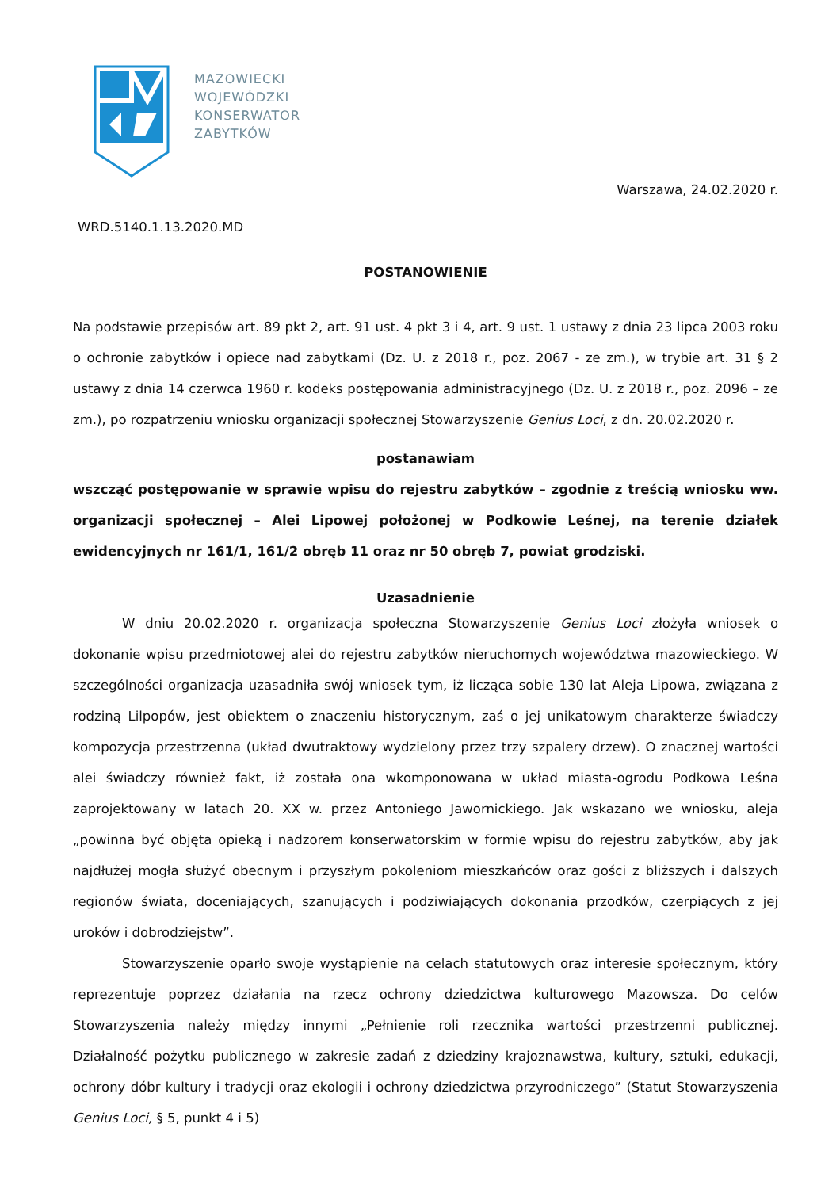MAZOWIECKI
WOJEWÓDZKI
KONSERWATOR
ZABYTKÓW
Warszawa, 24.02.2020 r.
WRD.5140.1.13.2020.MD
POSTANOWIENIE
Na podstawie przepisów art. 89 pkt 2, art. 91 ust. 4 pkt 3 i 4, art. 9 ust. 1 ustawy z dnia 23 lipca 2003 roku o ochronie zabytków i opiece nad zabytkami (Dz. U. z 2018 r., poz. 2067 - ze zm.), w trybie art. 31 § 2 ustawy z dnia 14 czerwca 1960 r. kodeks postępowania administracyjnego (Dz. U. z 2018 r., poz. 2096 – ze zm.), po rozpatrzeniu wniosku organizacji społecznej Stowarzyszenie Genius Loci, z dn. 20.02.2020 r.
postanawiam
wszcząć postępowanie w sprawie wpisu do rejestru zabytków – zgodnie z treścią wniosku ww. organizacji społecznej – Alei Lipowej położonej w Podkowie Leśnej, na terenie działek ewidencyjnych nr 161/1, 161/2 obręb 11 oraz nr 50 obręb 7, powiat grodziski.
Uzasadnienie
W dniu 20.02.2020 r. organizacja społeczna Stowarzyszenie Genius Loci złożyła wniosek o dokonanie wpisu przedmiotowej alei do rejestru zabytków nieruchomych województwa mazowieckiego. W szczególności organizacja uzasadniła swój wniosek tym, iż licząca sobie 130 lat Aleja Lipowa, związana z rodziną Lilpopów, jest obiektem o znaczeniu historycznym, zaś o jej unikatowym charakterze świadczy kompozycja przestrzenna (układ dwutraktowy wydzielony przez trzy szpalery drzew). O znacznej wartości alei świadczy również fakt, iż została ona wkomponowana w układ miasta-ogrodu Podkowa Leśna zaprojektowany w latach 20. XX w. przez Antoniego Jawornickiego. Jak wskazano we wniosku, aleja „powinna być objęta opieką i nadzorem konserwatorskim w formie wpisu do rejestru zabytków, aby jak najdłużej mogła służyć obecnym i przyszłym pokoleniom mieszkańców oraz gości z bliższych i dalszych regionów świata, doceniających, szanujących i podziwiających dokonania przodków, czerpiących z jej uroków i dobrodziejstw”.
Stowarzyszenie oparło swoje wystąpienie na celach statutowych oraz interesie społecznym, który reprezentuje poprzez działania na rzecz ochrony dziedzictwa kulturowego Mazowsza. Do celów Stowarzyszenia należy między innymi „Pełnienie roli rzecznika wartości przestrzenni publicznej. Działalność pożytku publicznego w zakresie zadań z dziedziny krajoznawstwa, kultury, sztuki, edukacji, ochrony dóbr kultury i tradycji oraz ekologii i ochrony dziedzictwa przyrodniczego” (Statut Stowarzyszenia Genius Loci, § 5, punkt 4 i 5)